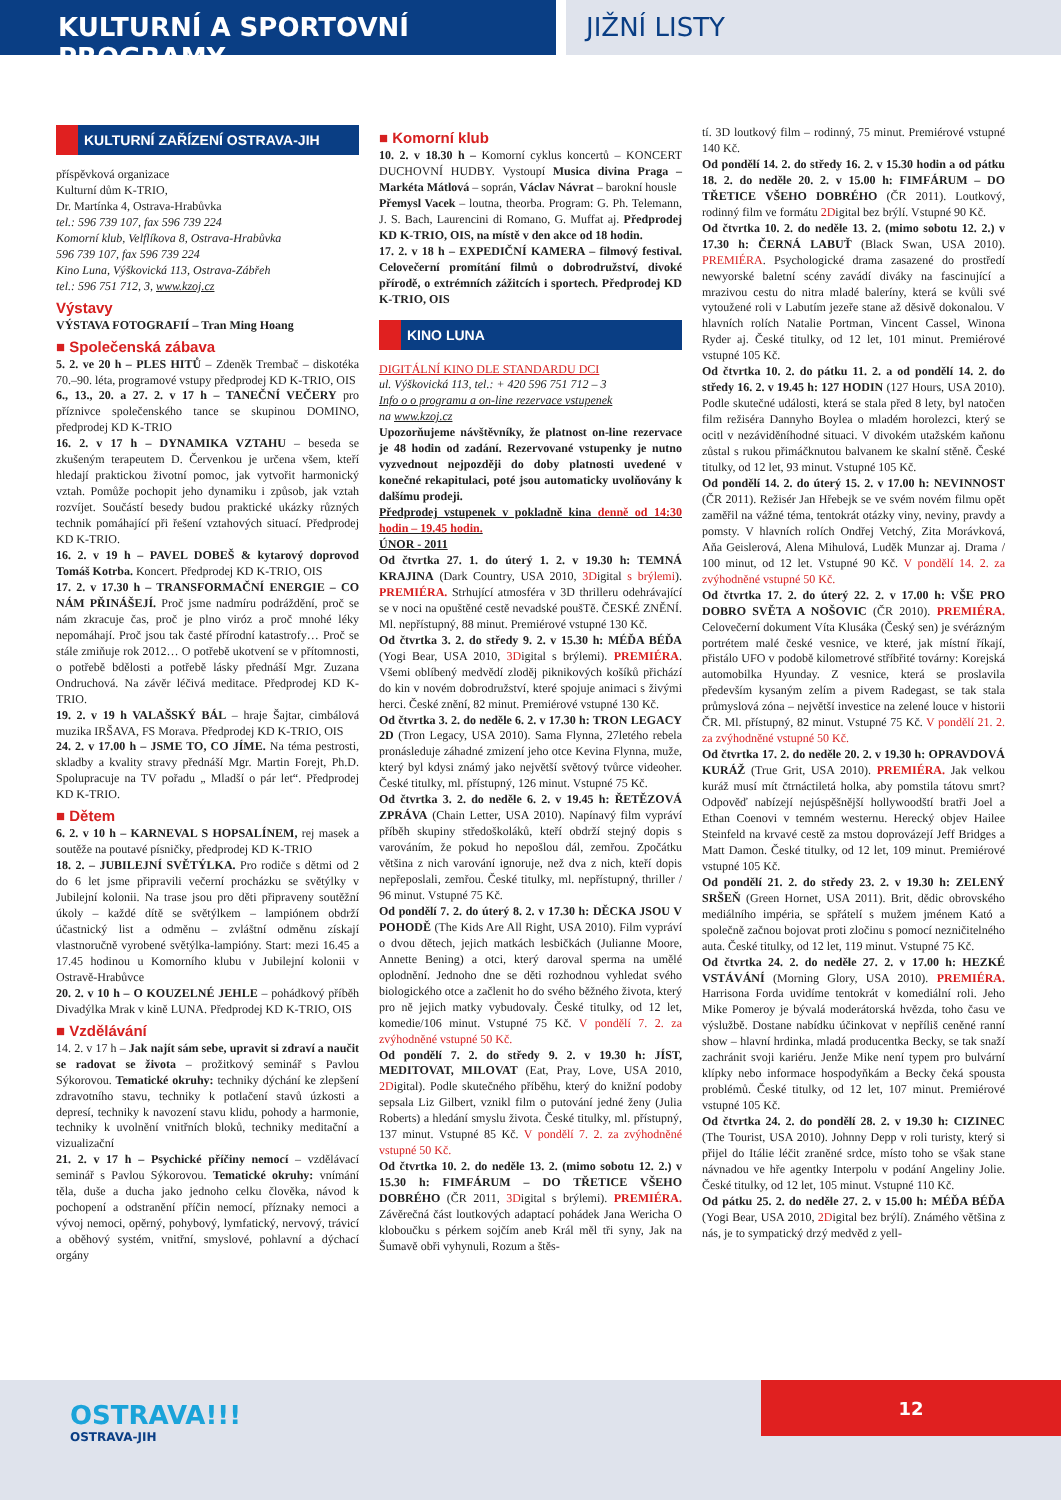KULTURNÍ A SPORTOVNÍ PROGRAMY JIŽNÍ LISTY
KULTURNÍ ZAŘÍZENÍ OSTRAVA-JIH
příspěvková organizace
Kulturní dům K-TRIO,
Dr. Martínka 4, Ostrava-Hrabůvka
tel.: 596 739 107, fax 596 739 224
Komorní klub, Velflíkova 8, Ostrava-Hrabůvka
596 739 107, fax 596 739 224
Kino Luna, Výškovická 113, Ostrava-Zábřeh
tel.: 596 751 712, 3, www.kzoj.cz
Výstavy
VÝSTAVA FOTOGRAFIÍ – Tran Ming Hoang
■ Společenská zábava
5. 2. ve 20 h – PLES HITŮ – Zdeněk Trembač – diskotéka 70.–90. léta, programové vstupy předprodej KD K-TRIO, OIS
6., 13., 20. a 27. 2. v 17 h – TANEČNÍ VEČERY pro příznivce společenského tance se skupinou DOMINO, předprodej KD K-TRIO
16. 2. v 17 h – DYNAMIKA VZTAHU – beseda se zkušeným terapeutem D. Červenkou je určena všem, kteří hledají praktickou životní pomoc, jak vytvořit harmonický vztah. Pomůže pochopit jeho dynamiku i způsob, jak vztah rozvíjet. Součástí besedy budou praktické ukázky různých technik pomáhající při řešení vztahových situací. Předprodej KD K-TRIO.
16. 2. v 19 h – PAVEL DOBEŠ & kytarový doprovod Tomáš Kotrba. Koncert. Předprodej KD K-TRIO, OIS
17. 2. v 17.30 h – TRANSFORMAČNÍ ENERGIE – CO NÁM PŘINÁŠEJÍ. Proč jsme nadmíru podráždění, proč se nám zkracuje čas, proč je plno viróz a proč mnohé léky nepomáhají. Proč jsou tak časté přírodní katastrofy… Proč se stále zmiňuje rok 2012… O potřebě ukotvení se v přítomnosti, o potřebě bdělosti a potřebě lásky přednáší Mgr. Zuzana Ondruchová. Na závěr léčivá meditace. Předprodej KD K-TRIO.
19. 2. v 19 h VALAŠSKÝ BÁL – hraje Šajtar, cimbálová muzika IRŠAVA, FS Morava. Předprodej KD K-TRIO, OIS
24. 2. v 17.00 h – JSME TO, CO JÍME. Na téma pestrosti, skladby a kvality stravy přednáší Mgr. Martin Forejt, Ph.D. Spolupracuje na TV pořadu „ Mladší o pár let“. Předprodej KD K-TRIO.
■ Dětem
6. 2. v 10 h – KARNEVAL S HOPSALÍNEM, rej masek a soutěže na poutavé písničky, předprodej KD K-TRIO
18. 2. – JUBILEJNÍ SVĚTÝLKA. Pro rodiče s dětmi od 2 do 6 let jsme připravili večerní procházku se světýlky v Jubilejní kolonii. Na trase jsou pro děti připraveny soutěžní úkoly – každé dítě se světýlkem – lampiónem obdrží účastnický list a odměnu – zvláštní odměnu získají vlastnoručně vyrobené světýlka-lampióny. Start: mezi 16.45 a 17.45 hodinou u Komorního klubu v Jubilejní kolonii v Ostravě-Hrabůvce
20. 2. v 10 h – O KOUZELNÉ JEHLE – pohádkový příběh Divadýlka Mrak v kině LUNA. Předprodej KD K-TRIO, OIS
■ Vzdělávání
14. 2. v 17 h – Jak najít sám sebe, upravit si zdraví a naučit se radovat se života – prožitkový seminář s Pavlou Sýkorovou. Tematické okruhy: techniky dýchání ke zlepšení zdravotního stavu, techniky k potlačení stavů úzkosti a depresí, techniky k navození stavu klidu, pohody a harmonie, techniky k uvolnění vnitřních bloků, techniky meditační a vizualizační
21. 2. v 17 h – Psychické příčiny nemocí – vzdělávací seminář s Pavlou Sýkorovou. Tematické okruhy: vnímání těla, duše a ducha jako jednoho celku člověka, návod k pochopení a odstranění příčin nemocí, příznaky nemoci a vývoj nemoci, opěrný, pohybový, lymfatický, nervový, trávicí a oběhový systém, vnitřní, smyslové, pohlavní a dýchací orgány
■ Komorní klub
10. 2. v 18.30 h – Komorní cyklus koncertů – KONCERT DUCHOVNÍ HUDBY. Vystoupí Musica divina Praga – Markéta Mátlová – soprán, Václav Návrat – barokní housle
Přemysl Vacek – loutna, theorba. Program: G. Ph. Telemann, J. S. Bach, Laurencini di Romano, G. Muffat aj. Předprodej KD K-TRIO, OIS, na místě v den akce od 18 hodin.
17. 2. v 18 h – EXPEDIČNÍ KAMERA – filmový festival. Celovečerní promítání filmů o dobrodružství, divoké přírodě, o extrémních zážitcích i sportech. Předprodej KD K-TRIO, OIS
KINO LUNA
DIGITÁLNÍ KINO DLE STANDARDU DCI
ul. Výškovická 113, tel.: + 420 596 751 712 – 3
Info o o programu a on-line rezervace vstupenek
na www.kzoj.cz
Upozorňujeme návštěvníky, že platnost on-line rezervace je 48 hodin od zadání. Rezervované vstupenky je nutno vyzvednout nejpozději do doby platnosti uvedené v konečné rekapitulaci, poté jsou automaticky uvolňovány k dalšímu prodeji.
Předprodej vstupenek v pokladně kina denně od 14:30 hodin – 19.45 hodin.
ÚNOR - 2011
Od čtvrtka 27. 1. do úterý 1. 2. v 19.30 h: TEMNÁ KRAJINA (Dark Country, USA 2010, 3Digital s brýlemi). PREMIÉRA. Strhující atmosféra v 3D thrilleru odehrávající se v noci na opuštěné cestě nevadské poušTě. ČESKÉ ZNĚNÍ. Ml. nepřístupný, 88 minut. Premiérové vstupné 130 Kč.
Od čtvrtka 3. 2. do středy 9. 2. v 15.30 h: MÉĎA BÉĎA (Yogi Bear, USA 2010, 3Digital s brýlemi). PREMIÉRA. Všemi oblíbený medvědí zloděj piknikových košíků přichází do kin v novém dobrodružství, které spojuje animaci s živými herci. České znění, 82 minut. Premiérové vstupné 130 Kč.
Od čtvrtka 3. 2. do neděle 6. 2. v 17.30 h: TRON LEGACY 2D (Tron Legacy, USA 2010). Sama Flynna, 27letého rebela pronásleduje záhadné zmizení jeho otce Kevina Flynna, muže, který byl kdysi známý jako největší světový tvůrce videoher. České titulky, ml. přístupný, 126 minut. Vstupné 75 Kč.
Od čtvrtka 3. 2. do neděle 6. 2. v 19.45 h: ŘETĚZOVÁ ZPRÁVA (Chain Letter, USA 2010). Napínavý film vypráví příběh skupiny středoškoláků, kteří obdrží stejný dopis s varováním, že pokud ho nepošlou dál, zemřou. Zpočátku většina z nich varování ignoruje, než dva z nich, kteří dopis nepřeposlali, zemřou. České titulky, ml. nepřístupný, thriller / 96 minut. Vstupné 75 Kč.
Od pondělí 7. 2. do úterý 8. 2. v 17.30 h: DĚCKA JSOU V POHODĚ (The Kids Are All Right, USA 2010). Film vypráví o dvou dětech, jejich matkách lesbičkách (Julianne Moore, Annette Bening) a otci, který daroval sperma na umělé oplodnění. Jednoho dne se děti rozhodnou vyhledat svého biologického otce a začlenit ho do svého běžného života, který pro ně jejich matky vybudovaly. České titulky, od 12 let, komedie/106 minut. Vstupné 75 Kč. V pondělí 7. 2. za zvýhodněné vstupné 50 Kč.
Od pondělí 7. 2. do středy 9. 2. v 19.30 h: JÍST, MEDITOVAT, MILOVAT (Eat, Pray, Love, USA 2010, 2Digital). Podle skutečného příběhu, který do knižní podoby sepsala Liz Gilbert, vznikl film o putování jedné ženy (Julia Roberts) a hledání smyslu života. České titulky, ml. přístupný, 137 minut. Vstupné 85 Kč. V pondělí 7. 2. za zvýhodněné vstupné 50 Kč.
Od čtvrtka 10. 2. do neděle 13. 2. (mimo sobotu 12. 2.) v 15.30 h: FIMFÁRUM – DO TŘETICE VŠEHO DOBRÉHO (ČR 2011, 3Digital s brýlemi). PREMIÉRA. Závěrečná část loutkových adaptací pohádek Jana Wericha O kloboučku s pérkem sojčím aneb Král měl tři syny, Jak na Šumavě obři vyhynuli, Rozum a štěs-
tí. 3D loutkový film – rodinný, 75 minut. Premiérové vstupné 140 Kč.
Od pondělí 14. 2. do středy 16. 2. v 15.30 hodin a od pátku 18. 2. do neděle 20. 2. v 15.00 h: FIMFÁRUM – DO TŘETICE VŠEHO DOBRÉHO (ČR 2011). Loutkový, rodinný film ve formátu 2Digital bez brýlí. Vstupné 90 Kč.
Od čtvrtka 10. 2. do neděle 13. 2. (mimo sobotu 12. 2.) v 17.30 h: ČERNÁ LABUŤ (Black Swan, USA 2010). PREMIÉRA. Psychologické drama zasazené do prostředí newyorské baletní scény zavádí diváky na fascinující a mrazivou cestu do nitra mladé baleríny, která se kvůli své vytoužené roli v Labutím jezeře stane až děsivě dokonalou. V hlavních rolích Natalie Portman, Vincent Cassel, Winona Ryder aj. České titulky, od 12 let, 101 minut. Premiérové vstupné 105 Kč.
Od čtvrtka 10. 2. do pátku 11. 2. a od pondělí 14. 2. do středy 16. 2. v 19.45 h: 127 HODIN (127 Hours, USA 2010). Podle skutečné události, která se stala před 8 lety, byl natočen film režiséra Dannyho Boylea o mladém horolezci, který se ocitl v nezáviděníhodné situaci. V divokém utažském kaňonu zůstal s rukou přimáčknutou balvanem ke skalní stěně. České titulky, od 12 let, 93 minut. Vstupné 105 Kč.
Od pondělí 14. 2. do úterý 15. 2. v 17.00 h: NEVINNOST (ČR 2011). Režisér Jan Hřebejk se ve svém novém filmu opět zaměřil na vážné téma, tentokrát otázky viny, neviny, pravdy a pomsty. V hlavních rolích Ondřej Vetchý, Zita Morávková, Aňa Geislerová, Alena Mihulová, Luděk Munzar aj. Drama / 100 minut, od 12 let. Vstupné 90 Kč. V pondělí 14. 2. za zvýhodněné vstupné 50 Kč.
Od čtvrtka 17. 2. do úterý 22. 2. v 17.00 h: VŠE PRO DOBRO SVĚTA A NOŠOVIC (ČR 2010). PREMIÉRA. Celovečerní dokument Víta Klusáka (Český sen) je svérázným portrétem malé české vesnice, ve které, jak místní říkají, přistálo UFO v podobě kilometrové stříbřité továrny: Korejská automobilka Hyunday. Z vesnice, která se proslavila především kysaným zelím a pivem Radegast, se tak stala průmyslová zóna – největší investice na zelené louce v historii ČR. Ml. přístupný, 82 minut. Vstupné 75 Kč. V pondělí 21. 2. za zvýhodněné vstupné 50 Kč.
Od čtvrtka 17. 2. do neděle 20. 2. v 19.30 h: OPRAVDOVÁ KURÁŽ (True Grit, USA 2010). PREMIÉRA. Jak velkou kuráž musí mít čtrnáctiletá holka, aby pomstila tátovu smrt? Odpověď nabízejí nejúspěšnější hollywoodští bratři Joel a Ethan Coenovi v temném westernu. Herecký objev Hailee Steinfeld na krvavé cestě za mstou doprovázejí Jeff Bridges a Matt Damon. České titulky, od 12 let, 109 minut. Premiérové vstupné 105 Kč.
Od pondělí 21. 2. do středy 23. 2. v 19.30 h: ZELENÝ SRŠEŇ (Green Hornet, USA 2011). Brit, dědic obrovského mediálního impéria, se spřátelí s mužem jménem Kató a společně začnou bojovat proti zločinu s pomocí nezničitelného auta. České titulky, od 12 let, 119 minut. Vstupné 75 Kč.
Od čtvrtka 24. 2. do neděle 27. 2. v 17.00 h: HEZKÉ VSTÁVÁNÍ (Morning Glory, USA 2010). PREMIÉRA. Harrisona Forda uvidíme tentokrát v komediální roli. Jeho Mike Pomeroy je bývalá moderátorská hvězda, toho času ve výslužbě. Dostane nabídku účinkovat v nepříliš ceněné ranní show – hlavní hrdinka, mladá producentka Becky, se tak snaží zachránit svoji kariéru. Jenže Mike není typem pro bulvární klípky nebo informace hospodyňkám a Becky čeká spousta problémů. České titulky, od 12 let, 107 minut. Premiérové vstupné 105 Kč.
Od čtvrtka 24. 2. do pondělí 28. 2. v 19.30 h: CIZINEC (The Tourist, USA 2010). Johnny Depp v roli turisty, který si přijel do Itálie léčit zraněné srdce, místo toho se však stane návnadou ve hře agentky Interpolu v podání Angeliny Jolie. České titulky, od 12 let, 105 minut. Vstupné 110 Kč.
Od pátku 25. 2. do neděle 27. 2. v 15.00 h: MÉĎA BÉĎA (Yogi Bear, USA 2010, 2Digital bez brýlí). Známého většina z nás, je to sympatický drzý medvěd z yell-
OSTRAVA!!!
OSTRAVA-JIH
12